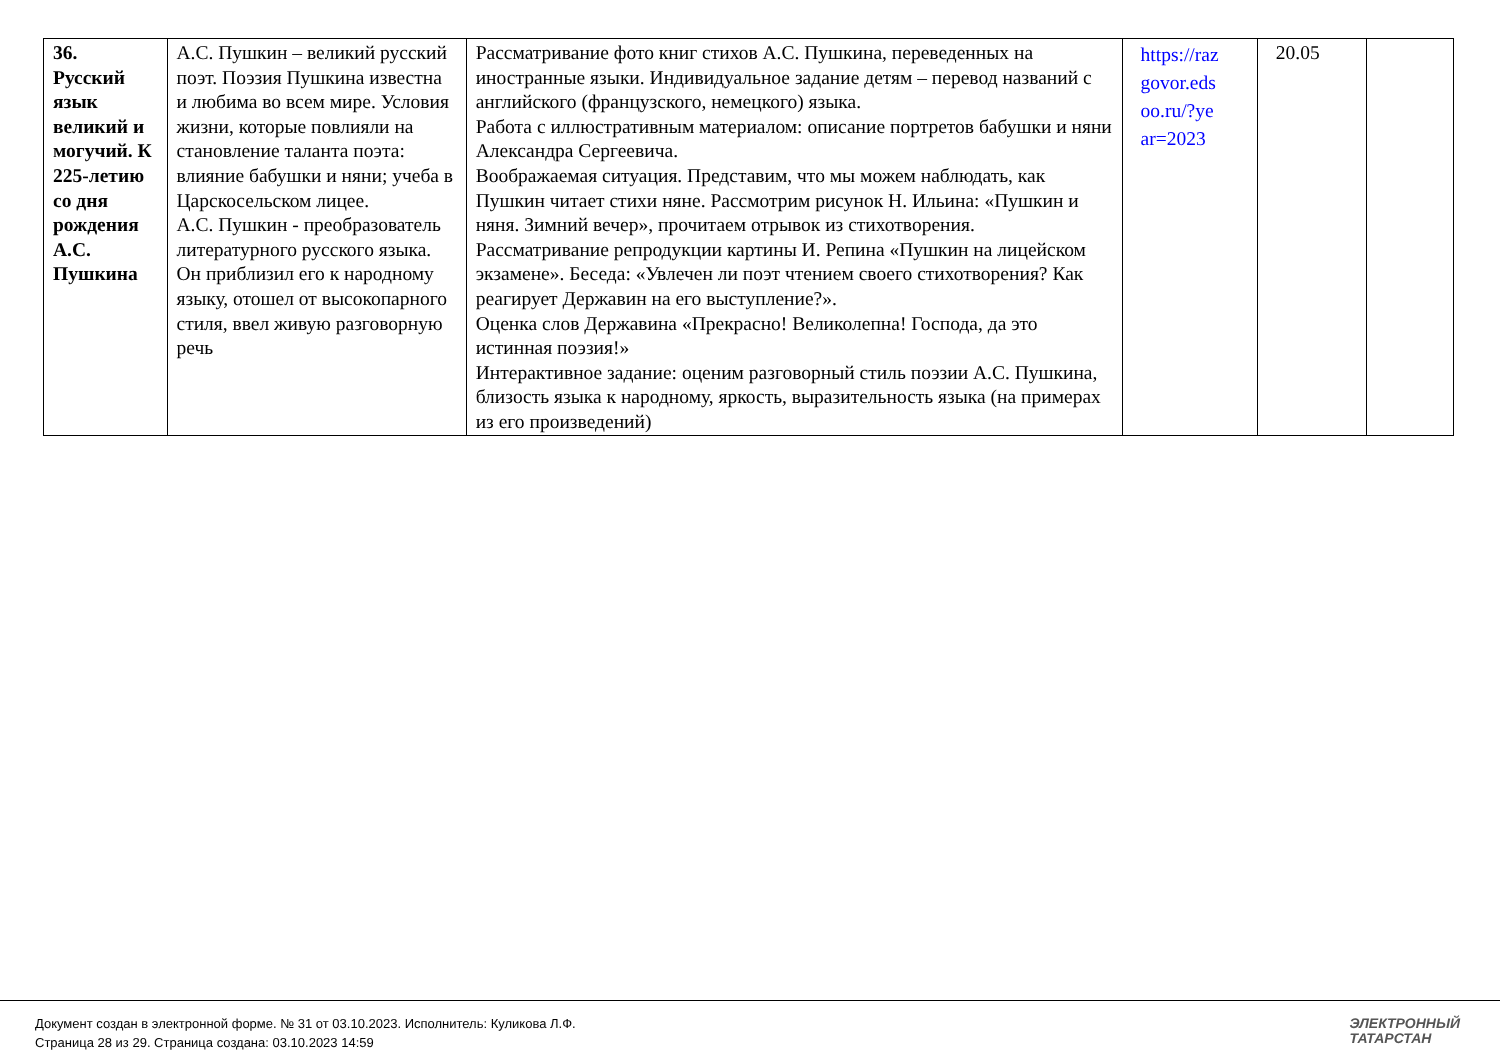| 36. Русский язык великий и могучий. К 225-летию со дня рождения А.С. Пушкина | А.С. Пушкин – великий русский поэт. Поэзия Пушкина известна и любима во всем мире. Условия жизни, которые повлияли на становление таланта поэта: влияние бабушки и няни; учеба в Царскосельском лицее. А.С. Пушкин - преобразователь литературного русского языка. Он приблизил его к народному языку, отошел от высокопарного стиля, ввел живую разговорную речь | Рассматривание фото книг стихов А.С. Пушкина, переведенных на иностранные языки. Индивидуальное задание детям – перевод названий с английского (французского, немецкого) языка. Работа с иллюстративным материалом: описание портретов бабушки и няни Александра Сергеевича. Воображаемая ситуация. Представим, что мы можем наблюдать, как Пушкин читает стихи няне. Рассмотрим рисунок Н. Ильина: «Пушкин и няня. Зимний вечер», прочитаем отрывок из стихотворения. Рассматривание репродукции картины И. Репина «Пушкин на лицейском экзамене». Беседа: «Увлечен ли поэт чтением своего стихотворения? Как реагирует Державин на его выступление?». Оценка слов Державина «Прекрасно! Великолепна! Господа, да это истинная поэзия!» Интерактивное задание: оценим разговорный стиль поэзии А.С. Пушкина, близость языка к народному, яркость, выразительность языка (на примерах из его произведений) | https://raz govor.eds oo.ru/?ye ar=2023 | 20.05 | |
Документ создан в электронной форме. № 31 от 03.10.2023. Исполнитель: Куликова Л.Ф.
Страница 28 из 29. Страница создана: 03.10.2023 14:59
ЭЛЕКТРОННЫЙ
ТАТАРСТАН